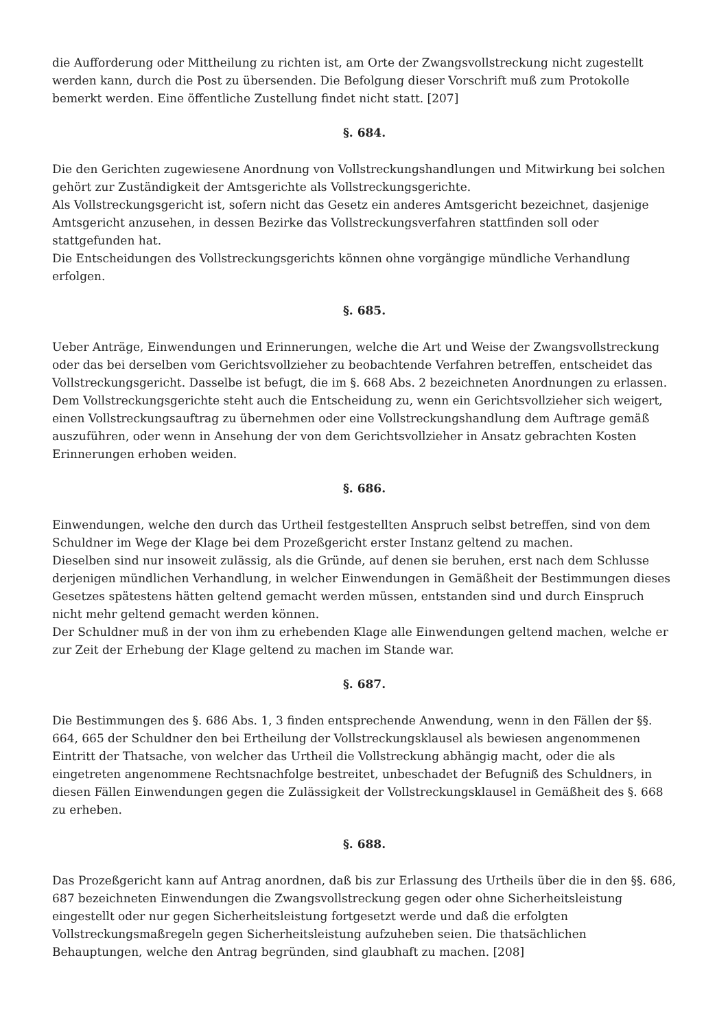die Aufforderung oder Mittheilung zu richten ist, am Orte der Zwangsvollstreckung nicht zugestellt werden kann, durch die Post zu übersenden. Die Befolgung dieser Vorschrift muß zum Protokolle bemerkt werden. Eine öffentliche Zustellung findet nicht statt. [207]
§. 684.
Die den Gerichten zugewiesene Anordnung von Vollstreckungshandlungen und Mitwirkung bei solchen gehört zur Zuständigkeit der Amtsgerichte als Vollstreckungsgerichte.
Als Vollstreckungsgericht ist, sofern nicht das Gesetz ein anderes Amtsgericht bezeichnet, dasjenige Amtsgericht anzusehen, in dessen Bezirke das Vollstreckungsverfahren stattfinden soll oder stattgefunden hat.
Die Entscheidungen des Vollstreckungsgerichts können ohne vorgängige mündliche Verhandlung erfolgen.
§. 685.
Ueber Anträge, Einwendungen und Erinnerungen, welche die Art und Weise der Zwangsvollstreckung oder das bei derselben vom Gerichtsvollzieher zu beobachtende Verfahren betreffen, entscheidet das Vollstreckungsgericht. Dasselbe ist befugt, die im §. 668 Abs. 2 bezeichneten Anordnungen zu erlassen.
Dem Vollstreckungsgerichte steht auch die Entscheidung zu, wenn ein Gerichtsvollzieher sich weigert, einen Vollstreckungsauftrag zu übernehmen oder eine Vollstreckungshandlung dem Auftrage gemäß auszuführen, oder wenn in Ansehung der von dem Gerichtsvollzieher in Ansatz gebrachten Kosten Erinnerungen erhoben weiden.
§. 686.
Einwendungen, welche den durch das Urtheil festgestellten Anspruch selbst betreffen, sind von dem Schuldner im Wege der Klage bei dem Prozeßgericht erster Instanz geltend zu machen.
Dieselben sind nur insoweit zulässig, als die Gründe, auf denen sie beruhen, erst nach dem Schlusse derjenigen mündlichen Verhandlung, in welcher Einwendungen in Gemäßheit der Bestimmungen dieses Gesetzes spätestens hätten geltend gemacht werden müssen, entstanden sind und durch Einspruch nicht mehr geltend gemacht werden können.
Der Schuldner muß in der von ihm zu erhebenden Klage alle Einwendungen geltend machen, welche er zur Zeit der Erhebung der Klage geltend zu machen im Stande war.
§. 687.
Die Bestimmungen des §. 686 Abs. 1, 3 finden entsprechende Anwendung, wenn in den Fällen der §§. 664, 665 der Schuldner den bei Ertheilung der Vollstreckungsklausel als bewiesen angenommenen Eintritt der Thatsache, von welcher das Urtheil die Vollstreckung abhängig macht, oder die als eingetreten angenommene Rechtsnachfolge bestreitet, unbeschadet der Befugniß des Schuldners, in diesen Fällen Einwendungen gegen die Zulässigkeit der Vollstreckungsklausel in Gemäßheit des §. 668 zu erheben.
§. 688.
Das Prozeßgericht kann auf Antrag anordnen, daß bis zur Erlassung des Urtheils über die in den §§. 686, 687 bezeichneten Einwendungen die Zwangsvollstreckung gegen oder ohne Sicherheitsleistung eingestellt oder nur gegen Sicherheitsleistung fortgesetzt werde und daß die erfolgten Vollstreckungsmaßregeln gegen Sicherheitsleistung aufzuheben seien. Die thatsächlichen Behauptungen, welche den Antrag begründen, sind glaubhaft zu machen. [208]